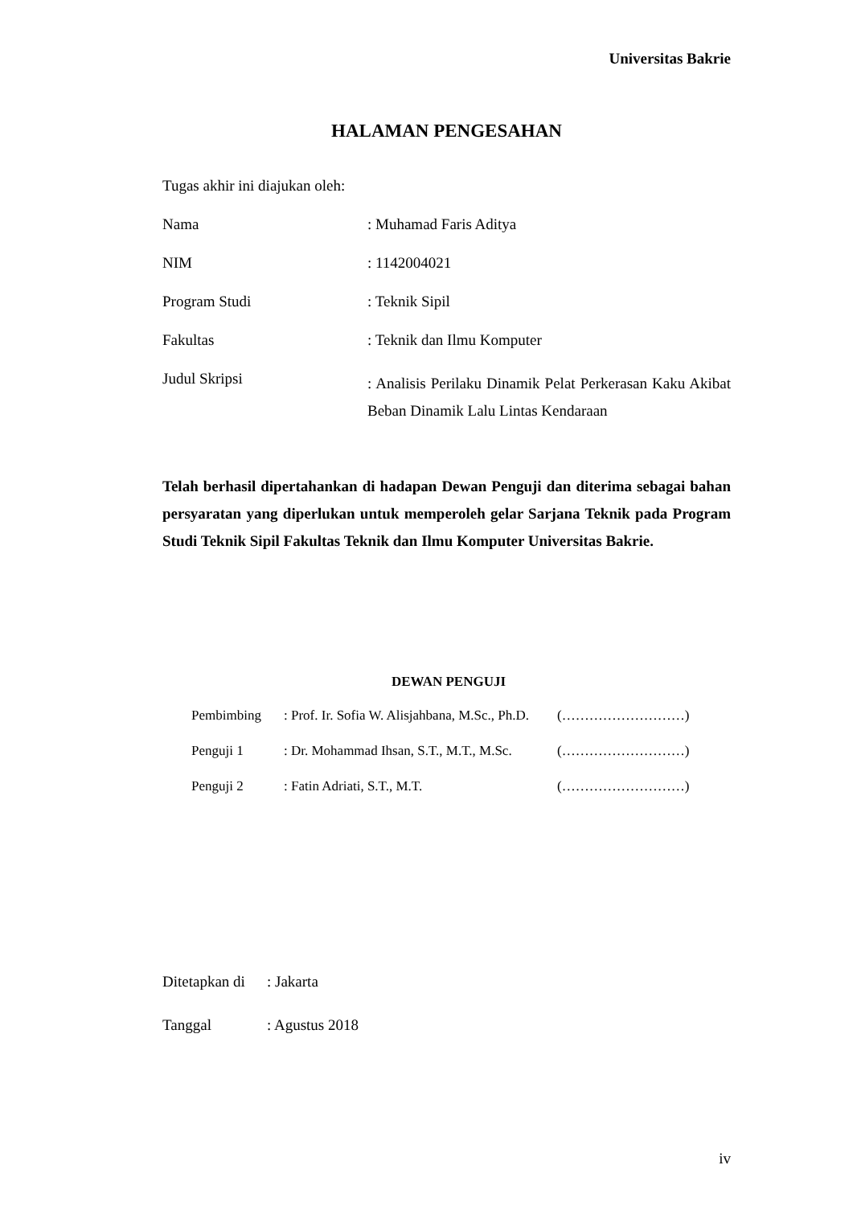Universitas Bakrie
HALAMAN PENGESAHAN
Tugas akhir ini diajukan oleh:
Nama : Muhamad Faris Aditya
NIM : 1142004021
Program Studi : Teknik Sipil
Fakultas : Teknik dan Ilmu Komputer
Judul Skripsi
: Analisis Perilaku Dinamik Pelat Perkerasan Kaku Akibat Beban Dinamik Lalu Lintas Kendaraan
Telah berhasil dipertahankan di hadapan Dewan Penguji dan diterima sebagai bahan persyaratan yang diperlukan untuk memperoleh gelar Sarjana Teknik pada Program Studi Teknik Sipil Fakultas Teknik dan Ilmu Komputer Universitas Bakrie.
DEWAN PENGUJI
Pembimbing : Prof. Ir. Sofia W. Alisjahbana, M.Sc., Ph.D.
(………………………)
Penguji 1 : Dr. Mohammad Ihsan, S.T., M.T., M.Sc.
(………………………)
Penguji 2 : Fatin Adriati, S.T., M.T. (………………………)
Ditetapkan di
: Jakarta
Tanggal : Agustus 2018
iv